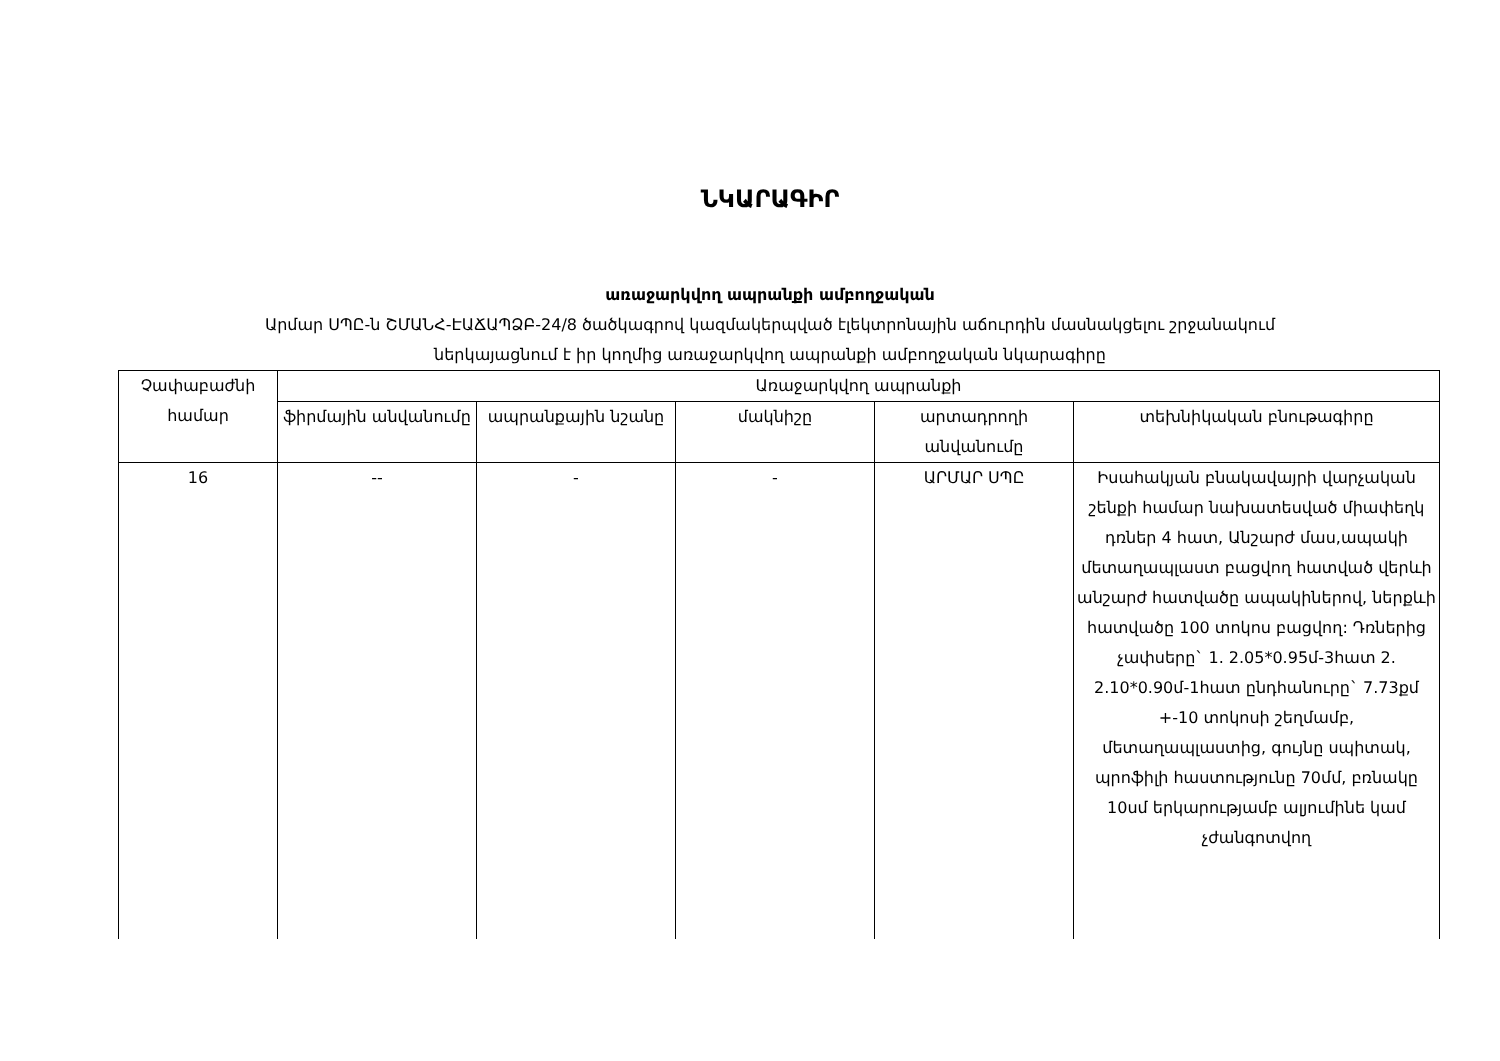ՆԿԱՐԱԳԻՐ
առաջարկվող ապրանքի ամբողջական
Արմար ՍՊԸ-ն ՇՄԱՆՀ-ԷԱՃԱՊՁԲ-24/8 ծածկագրով կազմակերպված էլեկտրոնային աճուրդին մասնակցելու շրջանակում
ներկայացնում է իր կողմից առաջարկվող ապրանքի ամբողջական նկարագիրը
| Չափաբաժնի համար | Առաջարկվող ապրանքի | | | | |
| --- | --- | --- | --- | --- | --- |
| | ֆիրմային անվանումը | ապրանքային նշանը | մակնիշը | արտադրողի անվանումը | տեխնիկական բնութագիրը |
| 16 | -- | - | - | ԱՐՄԱՐ ՍՊԸ | Իսահակյան բնակավայրի վարչական շենքի համար նախատեսված միափեղկ դռներ 4 հատ, Անշարժ մաս,ապակի մետաղապլաստ բացվող հատված վերևի անշարժ հատվածը ապակիներով, ներքևի հատվածը 100 տոկոս բացվող: Դռներից չափսերը` 1. 2.05*0.95մ-3հատ 2. 2.10*0.90մ-1հատ ընդհանուրը` 7.73քմ +-10 տոկոսի շեղմամբ, մետաղապլաստից, գույնը սպիտակ, պրոֆիլի հաստությունը 70մմ, բռնակը 10սմ երկարությամբ ալյումինե կամ չժանգոտվող |